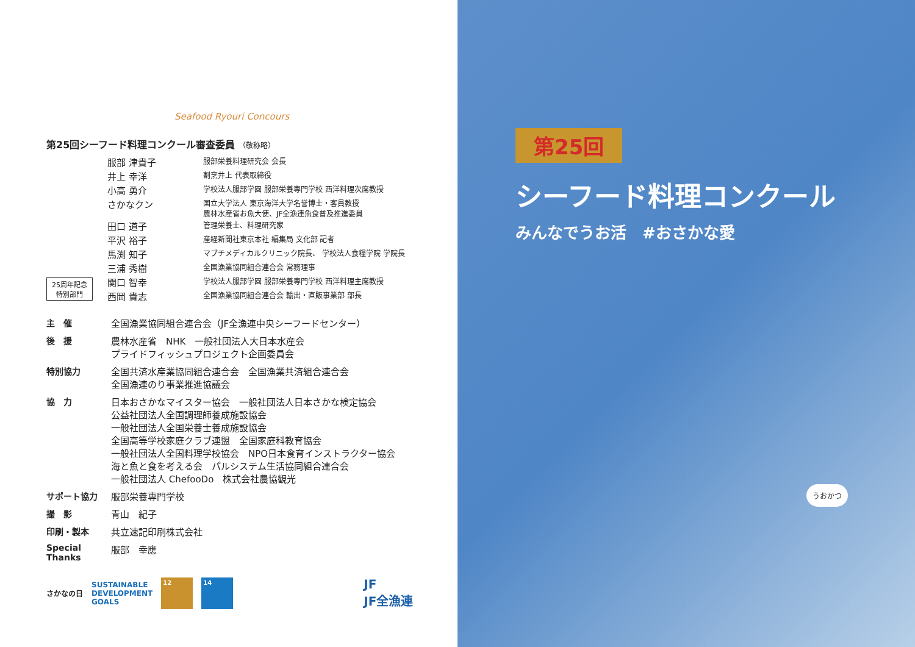Seafood Ryouri Concours
第25回シーフード料理コンクール審査委員 （敬称略）
| 服部 津貴子 | 服部栄養料理研究会 会長 |
| 井上 幸洋 | 割烹井上 代表取締役 |
| 小高 勇介 | 学校法人服部学園 服部栄養専門学校 西洋料理次席教授 |
| さかなクン | 国立大学法人 東京海洋大学名誉博士・客員教授 農林水産省お魚大使、JF全漁連魚食普及推進委員 |
| 田口 道子 | 管理栄養士、料理研究家 |
| 平沢 裕子 | 産経新聞社東京本社 編集局 文化部 記者 |
| 馬渕 知子 | マブチメディカルクリニック院長、 学校法人食糧学院 学院長 |
| 三浦 秀樹 | 全国漁業協同組合連合会 常務理事 |
25周年記念
特別部門
| 関口 智幸 | 学校法人服部学園 服部栄養専門学校 西洋料理主席教授 |
| 西岡 貴志 | 全国漁業協同組合連合会 輸出・直販事業部 部長 |
| 主 催 | 全国漁業協同組合連合会（JF全漁連中央シーフードセンター） |
| 後 援 | 農林水産省 NHK 一般社団法人大日本水産会 プライドフィッシュプロジェクト企画委員会 |
| 特別協力 | 全国共済水産業協同組合連合会 全国漁業共済組合連合会 全国漁連のり事業推進協議会 |
| 協 力 | 日本おさかなマイスター協会 一般社団法人日本さかな検定協会 公益社団法人全国調理師養成施設協会 一般社団法人全国栄養士養成施設協会 全国高等学校家庭クラブ連盟 全国家庭科教育協会 一般社団法人全国料理学校協会 NPO日本食育インストラクター協会 海と魚と食を考える会 パルシステム生活協同組合連合会 一般社団法人 ChefooDo 株式会社農協観光 |
| サポート協力 | 服部栄養専門学校 |
| 撮 影 | 青山 紀子 |
| 印刷・製本 | 共立速記印刷株式会社 |
| Special Thanks | 服部 幸應 |
さかなの日
SUSTAINABLE
DEVELOPMENT
GOALS
12 14
JF
JF全漁連
第25回
シーフード料理コンクール
みんなでうお活　#おさかな愛
うおかつ